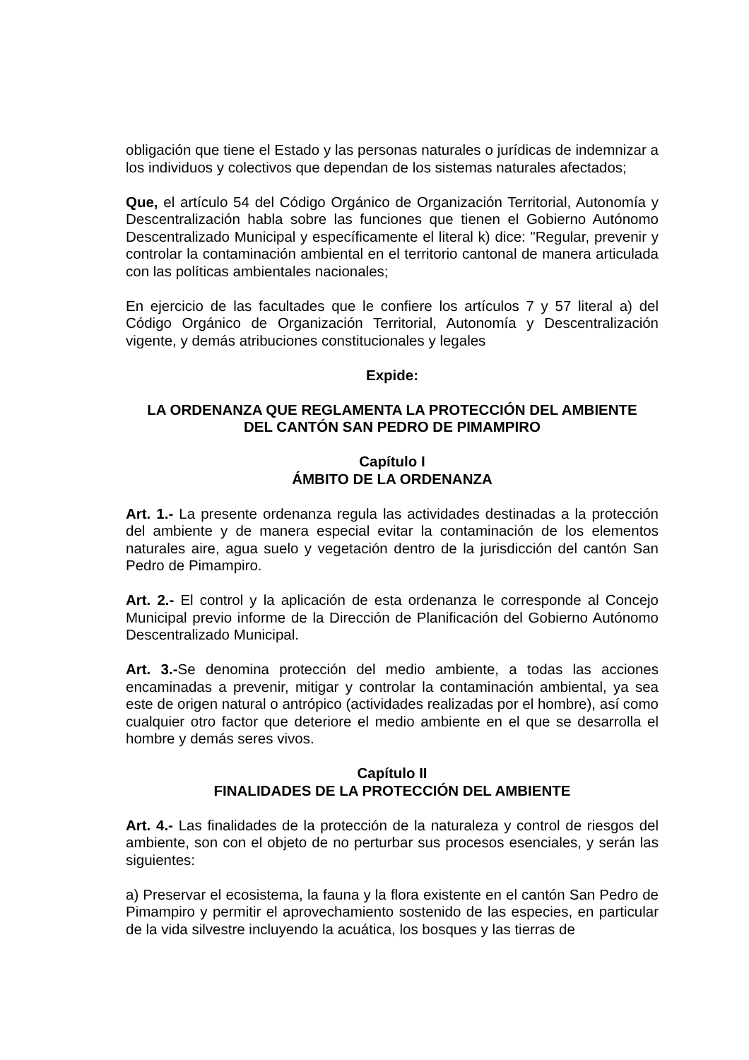obligación que tiene el Estado y las personas naturales o jurídicas de indemnizar a los individuos y colectivos que dependan de los sistemas naturales afectados;
Que, el artículo 54 del Código Orgánico de Organización Territorial, Autonomía y Descentralización habla sobre las funciones que tienen el Gobierno Autónomo Descentralizado Municipal y específicamente el literal k) dice: "Regular, prevenir y controlar la contaminación ambiental en el territorio cantonal de manera articulada con las políticas ambientales nacionales;
En ejercicio de las facultades que le confiere los artículos 7 y 57 literal a) del Código Orgánico de Organización Territorial, Autonomía y Descentralización vigente, y demás atribuciones constitucionales y legales
Expide:
LA ORDENANZA QUE REGLAMENTA LA PROTECCIÓN DEL AMBIENTE
DEL CANTÓN SAN PEDRO DE PIMAMPIRO
Capítulo I
ÁMBITO DE LA ORDENANZA
Art. 1.- La presente ordenanza regula las actividades destinadas a la protección del ambiente y de manera especial evitar la contaminación de los elementos naturales aire, agua suelo y vegetación dentro de la jurisdicción del cantón San Pedro de Pimampiro.
Art. 2.- El control y la aplicación de esta ordenanza le corresponde al Concejo Municipal previo informe de la Dirección de Planificación del Gobierno Autónomo Descentralizado Municipal.
Art. 3.-Se denomina protección del medio ambiente, a todas las acciones encaminadas a prevenir, mitigar y controlar la contaminación ambiental, ya sea este de origen natural o antrópico (actividades realizadas por el hombre), así como cualquier otro factor que deteriore el medio ambiente en el que se desarrolla el hombre y demás seres vivos.
Capítulo II
FINALIDADES DE LA PROTECCIÓN DEL AMBIENTE
Art. 4.- Las finalidades de la protección de la naturaleza y control de riesgos del ambiente, son con el objeto de no perturbar sus procesos esenciales, y serán las siguientes:
a) Preservar el ecosistema, la fauna y la flora existente en el cantón San Pedro de Pimampiro y permitir el aprovechamiento sostenido de las especies, en particular de la vida silvestre incluyendo la acuática, los bosques y las tierras de